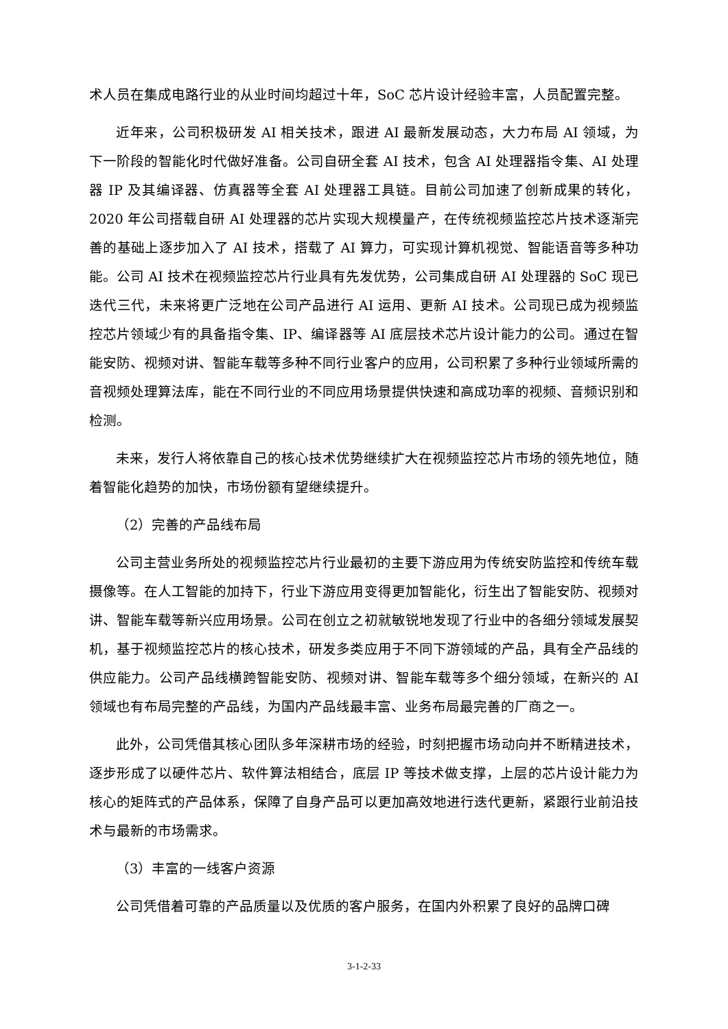术人员在集成电路行业的从业时间均超过十年，SoC 芯片设计经验丰富，人员配置完整。
近年来，公司积极研发 AI 相关技术，跟进 AI 最新发展动态，大力布局 AI 领域，为下一阶段的智能化时代做好准备。公司自研全套 AI 技术，包含 AI 处理器指令集、AI 处理器 IP 及其编译器、仿真器等全套 AI 处理器工具链。目前公司加速了创新成果的转化，2020 年公司搭载自研 AI 处理器的芯片实现大规模量产，在传统视频监控芯片技术逐渐完善的基础上逐步加入了 AI 技术，搭载了 AI 算力，可实现计算机视觉、智能语音等多种功能。公司 AI 技术在视频监控芯片行业具有先发优势，公司集成自研 AI 处理器的 SoC 现已迭代三代，未来将更广泛地在公司产品进行 AI 运用、更新 AI 技术。公司现已成为视频监控芯片领域少有的具备指令集、IP、编译器等 AI 底层技术芯片设计能力的公司。通过在智能安防、视频对讲、智能车载等多种不同行业客户的应用，公司积累了多种行业领域所需的音视频处理算法库，能在不同行业的不同应用场景提供快速和高成功率的视频、音频识别和检测。
未来，发行人将依靠自己的核心技术优势继续扩大在视频监控芯片市场的领先地位，随着智能化趋势的加快，市场份额有望继续提升。
（2）完善的产品线布局
公司主营业务所处的视频监控芯片行业最初的主要下游应用为传统安防监控和传统车载摄像等。在人工智能的加持下，行业下游应用变得更加智能化，衍生出了智能安防、视频对讲、智能车载等新兴应用场景。公司在创立之初就敏锐地发现了行业中的各细分领域发展契机，基于视频监控芯片的核心技术，研发多类应用于不同下游领域的产品，具有全产品线的供应能力。公司产品线横跨智能安防、视频对讲、智能车载等多个细分领域，在新兴的 AI 领域也有布局完整的产品线，为国内产品线最丰富、业务布局最完善的厂商之一。
此外，公司凭借其核心团队多年深耕市场的经验，时刻把握市场动向并不断精进技术，逐步形成了以硬件芯片、软件算法相结合，底层 IP 等技术做支撑，上层的芯片设计能力为核心的矩阵式的产品体系，保障了自身产品可以更加高效地进行迭代更新，紧跟行业前沿技术与最新的市场需求。
（3）丰富的一线客户资源
公司凭借着可靠的产品质量以及优质的客户服务，在国内外积累了良好的品牌口碑
3-1-2-33